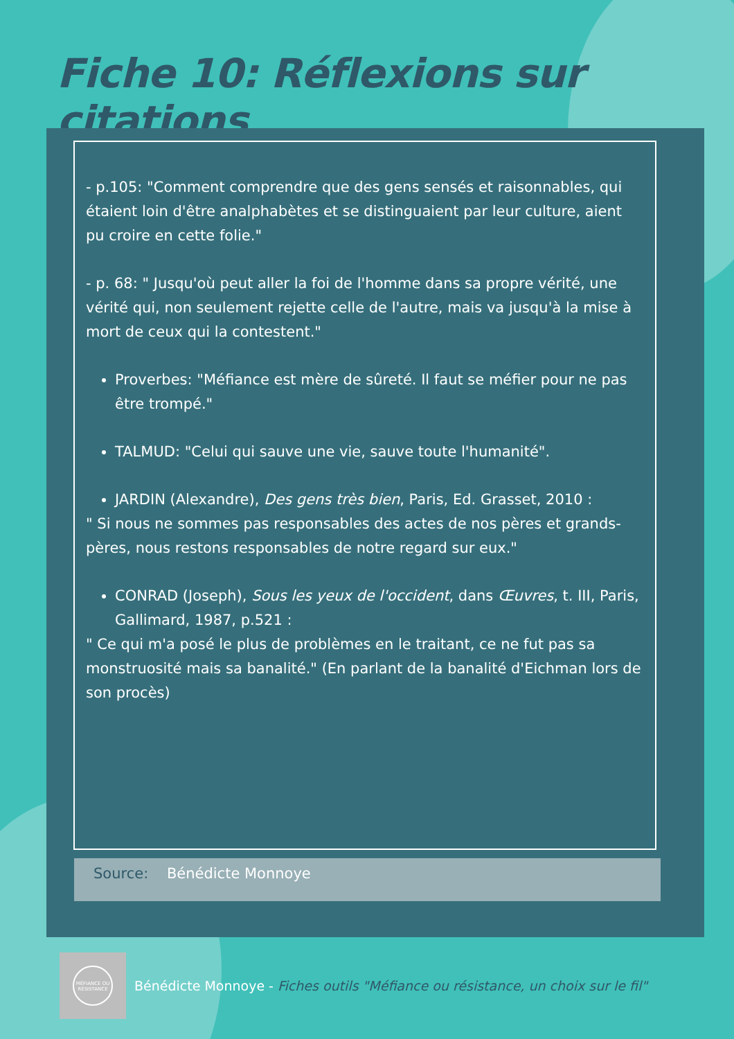Fiche 10: Réflexions sur citations
- p.105: "Comment comprendre que des gens sensés et raisonnables, qui étaient loin d'être analphabètes et se distinguaient par leur culture, aient pu croire en cette folie."
- p. 68: " Jusqu'où peut aller la foi de l'homme dans sa propre vérité, une vérité qui, non seulement rejette celle de l'autre, mais va jusqu'à la mise à mort de ceux qui la contestent."
Proverbes: "Méfiance est mère de sûreté. Il faut se méfier pour ne pas être trompé."
TALMUD: "Celui qui sauve une vie, sauve toute l'humanité".
JARDIN (Alexandre), Des gens très bien, Paris, Ed. Grasset, 2010 :
" Si nous ne sommes pas responsables des actes de nos pères et grands-pères, nous restons responsables de notre regard sur eux."
CONRAD (Joseph), Sous les yeux de l'occident, dans Œuvres, t. III, Paris, Gallimard, 1987, p.521 :
" Ce qui m'a posé le plus de problèmes en le traitant, ce ne fut pas sa monstruosité mais sa banalité." (En parlant de la banalité d'Eichman lors de son procès)
Source: Bénédicte Monnoye
MÉFIANCE OU RÉSISTANCE
Bénédicte Monnoye - Fiches outils "Méfiance ou résistance, un choix sur le fil"